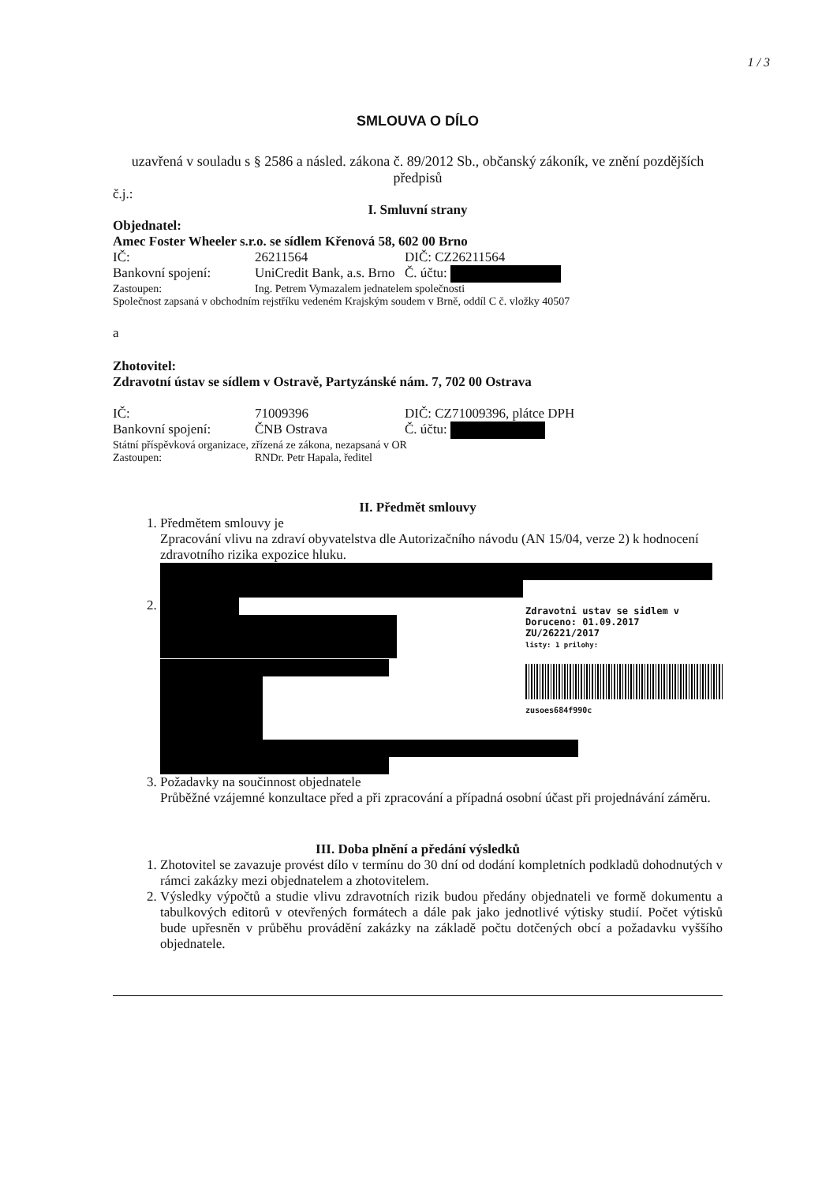1 / 3
SMLOUVA O DÍLO
uzavřená v souladu s § 2586 a násled. zákona č. 89/2012 Sb., občanský zákoník, ve znění pozdějších předpisů
č.j.:
I. Smluvní strany
Objednatel:
Amec Foster Wheeler s.r.o. se sídlem Křenová 58, 602 00 Brno
IČ: 26211564 DIČ: CZ26211564
Bankovní spojení: UniCredit Bank, a.s. Brno Č. účtu:
Zastoupen: Ing. Petrem Vymazalem jednatelem společnosti
Společnost zapsaná v obchodním rejstříku vedeném Krajským soudem v Brně, oddíl C č. vložky 40507
a
Zhotovitel:
Zdravotní ústav se sídlem v Ostravě, Partyzánské nám. 7, 702 00 Ostrava
IČ: 71009396 DIČ: CZ71009396, plátce DPH
Bankovní spojení: ČNB Ostrava Č. účtu:
Státní příspěvková organizace, zřízená ze zákona, nezapsaná v OR
Zastoupen: RNDr. Petr Hapala, ředitel
II. Předmět smlouvy
1. Předmětem smlouvy je
Zpracování vlivu na zdraví obyvatelstva dle Autorizačního návodu (AN 15/04, verze 2) k hodnocení zdravotního rizika expozice hluku.
2. Zdravotni ustav se sidlem v
Doruceno: 01.09.2017
ZU/26221/2017
listy: 1 prilohy:
zusoes684f990c
3. Požadavky na součinnost objednatele
Průběžné vzájemné konzultace před a při zpracování a případná osobní účast při projednávání záměru.
III. Doba plnění a předání výsledků
1. Zhotovitel se zavazuje provést dílo v termínu do 30 dní od dodání kompletních podkladů dohodnutých v rámci zakázky mezi objednatelem a zhotovitelem.
2. Výsledky výpočtů a studie vlivu zdravotních rizik budou předány objednateli ve formě dokumentu a tabulkových editorů v otevřených formátech a dále pak jako jednotlivé výtisky studií. Počet výtisků bude upřesněn v průběhu provádění zakázky na základě počtu dotčených obcí a požadavku vyššího objednatele.